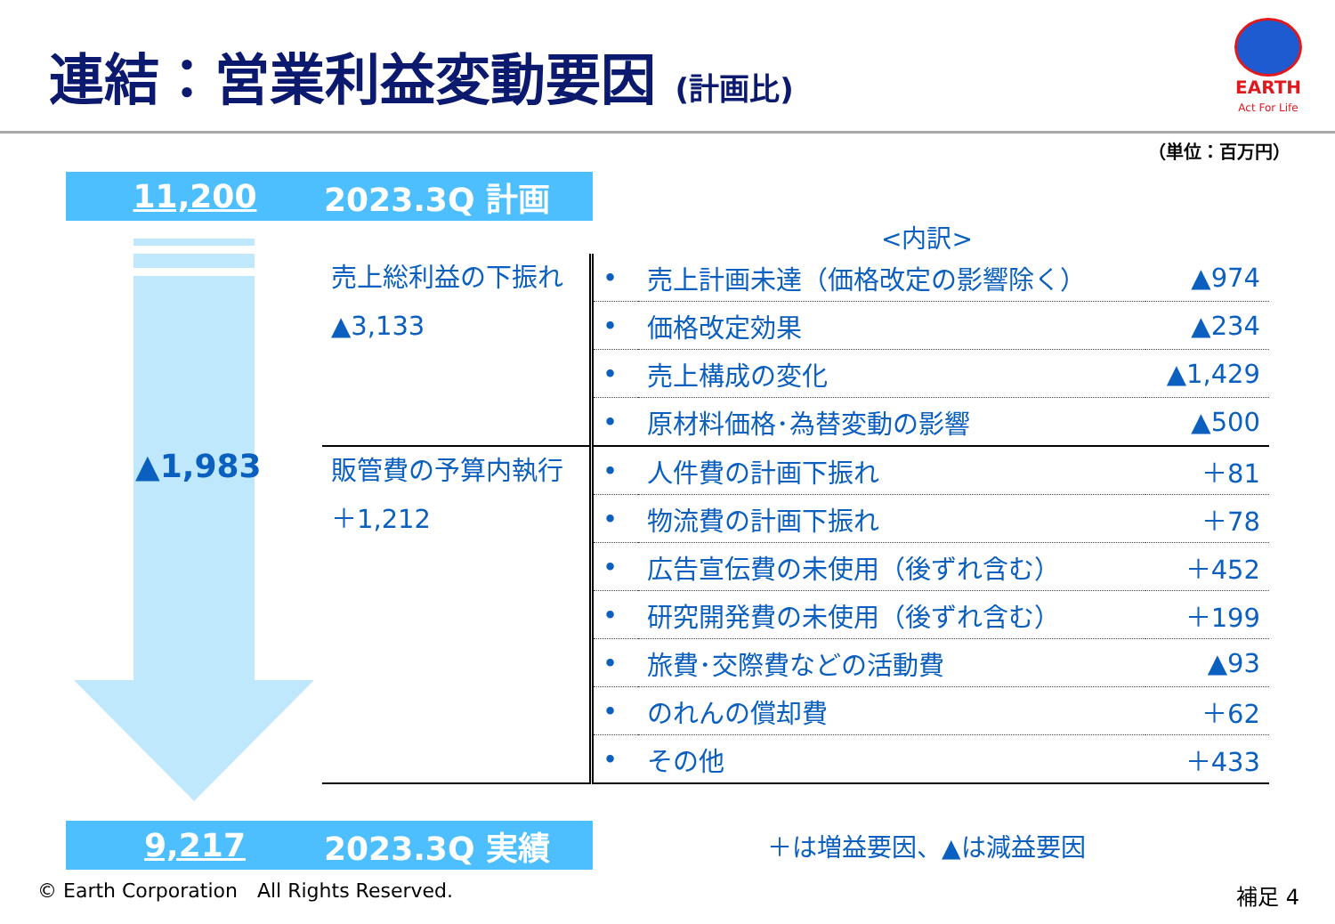連結：営業利益変動要因 (計画比)
EARTH
Act For Life
（単位：百万円）
11,200 2023.3Q 計画
▲1,983
<内訳>
| 売上総利益の下振れ ▲3,133 | • | 売上計画未達（価格改定の影響除く） | ▲974 |
| | • | 価格改定効果 | ▲234 |
| | • | 売上構成の変化 | ▲1,429 |
| | • | 原材料価格･為替変動の影響 | ▲500 |
| 販管費の予算内執行 ＋1,212 | • | 人件費の計画下振れ | ＋81 |
| | • | 物流費の計画下振れ | ＋78 |
| | • | 広告宣伝費の未使用（後ずれ含む） | ＋452 |
| | • | 研究開発費の未使用（後ずれ含む） | ＋199 |
| | • | 旅費･交際費などの活動費 | ▲93 |
| | • | のれんの償却費 | ＋62 |
| | • | その他 | ＋433 |
9,217 2023.3Q 実績 ＋は増益要因、▲は減益要因
© Earth Corporation　All Rights Reserved.
補足 4